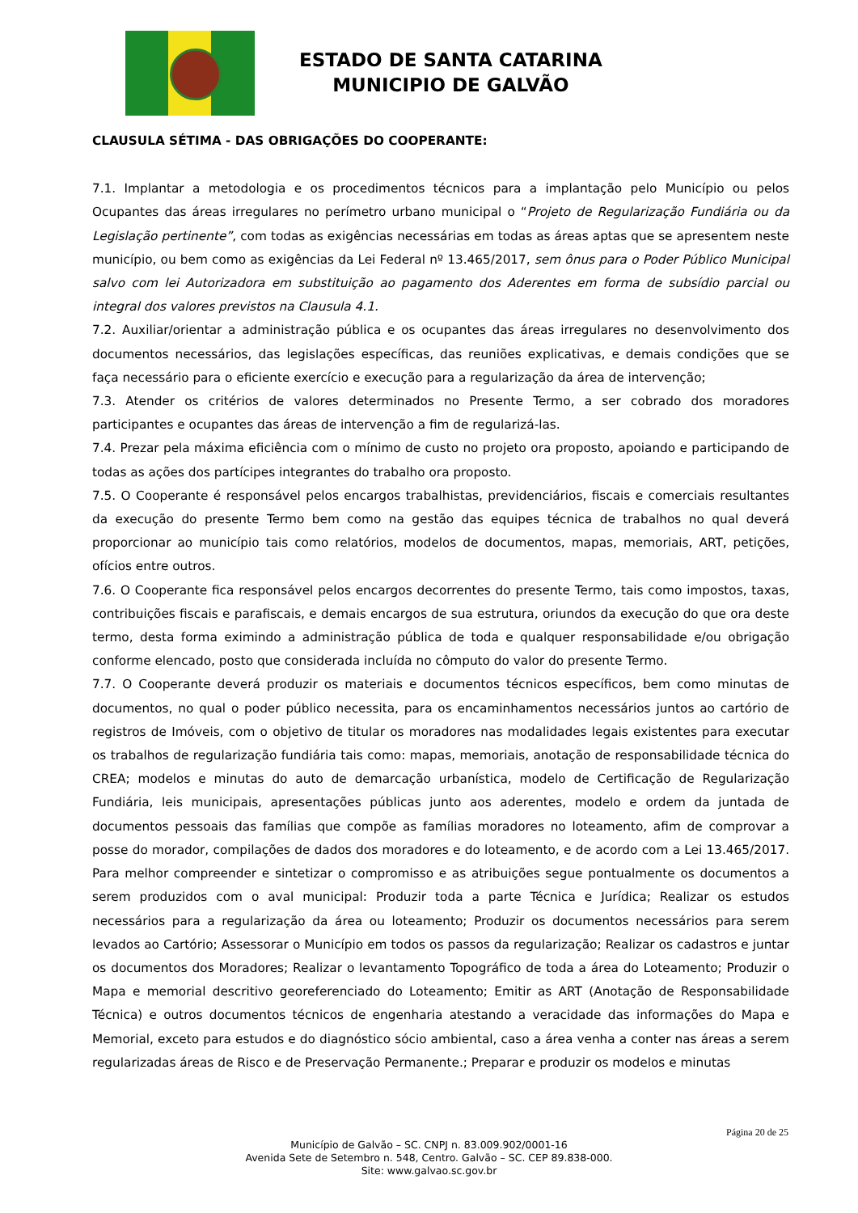ESTADO DE SANTA CATARINA
MUNICIPIO DE GALVÃO
CLAUSULA SÉTIMA - DAS OBRIGAÇÕES DO COOPERANTE:
7.1. Implantar a metodologia e os procedimentos técnicos para a implantação pelo Município ou pelos Ocupantes das áreas irregulares no perímetro urbano municipal o “Projeto de Regularização Fundiária ou da Legislação pertinente”, com todas as exigências necessárias em todas as áreas aptas que se apresentem neste município, ou bem como as exigências da Lei Federal nº 13.465/2017, sem ônus para o Poder Público Municipal salvo com lei Autorizadora em substituição ao pagamento dos Aderentes em forma de subsídio parcial ou integral dos valores previstos na Clausula 4.1.
7.2. Auxiliar/orientar a administração pública e os ocupantes das áreas irregulares no desenvolvimento dos documentos necessários, das legislações específicas, das reuniões explicativas, e demais condições que se faça necessário para o eficiente exercício e execução para a regularização da área de intervenção;
7.3. Atender os critérios de valores determinados no Presente Termo, a ser cobrado dos moradores participantes e ocupantes das áreas de intervenção a fim de regularizá-las.
7.4. Prezar pela máxima eficiência com o mínimo de custo no projeto ora proposto, apoiando e participando de todas as ações dos partícipes integrantes do trabalho ora proposto.
7.5. O Cooperante é responsável pelos encargos trabalhistas, previdenciários, fiscais e comerciais resultantes da execução do presente Termo bem como na gestão das equipes técnica de trabalhos no qual deverá proporcionar ao município tais como relatórios, modelos de documentos, mapas, memoriais, ART, petições, ofícios entre outros.
7.6. O Cooperante fica responsável pelos encargos decorrentes do presente Termo, tais como impostos, taxas, contribuições fiscais e parafiscais, e demais encargos de sua estrutura, oriundos da execução do que ora deste termo, desta forma eximindo a administração pública de toda e qualquer responsabilidade e/ou obrigação conforme elencado, posto que considerada incluída no cômputo do valor do presente Termo.
7.7. O Cooperante deverá produzir os materiais e documentos técnicos específicos, bem como minutas de documentos, no qual o poder público necessita, para os encaminhamentos necessários juntos ao cartório de registros de Imóveis, com o objetivo de titular os moradores nas modalidades legais existentes para executar os trabalhos de regularização fundiária tais como: mapas, memoriais, anotação de responsabilidade técnica do CREA; modelos e minutas do auto de demarcação urbanística, modelo de Certificação de Regularização Fundiária, leis municipais, apresentações públicas junto aos aderentes, modelo e ordem da juntada de documentos pessoais das famílias que compõe as famílias moradores no loteamento, afim de comprovar a posse do morador, compilações de dados dos moradores e do loteamento, e de acordo com a Lei 13.465/2017. Para melhor compreender e sintetizar o compromisso e as atribuições segue pontualmente os documentos a serem produzidos com o aval municipal: Produzir toda a parte Técnica e Jurídica; Realizar os estudos necessários para a regularização da área ou loteamento; Produzir os documentos necessários para serem levados ao Cartório; Assessorar o Município em todos os passos da regularização; Realizar os cadastros e juntar os documentos dos Moradores; Realizar o levantamento Topográfico de toda a área do Loteamento; Produzir o Mapa e memorial descritivo georeferenciado do Loteamento; Emitir as ART (Anotação de Responsabilidade Técnica) e outros documentos técnicos de engenharia atestando a veracidade das informações do Mapa e Memorial, exceto para estudos e do diagnóstico sócio ambiental, caso a área venha a conter nas áreas a serem regularizadas áreas de Risco e de Preservação Permanente.; Preparar e produzir os modelos e minutas
Página 20 de 25
Município de Galvão – SC. CNPJ n. 83.009.902/0001-16
Avenida Sete de Setembro n. 548, Centro. Galvão – SC. CEP 89.838-000.
Site: www.galvao.sc.gov.br